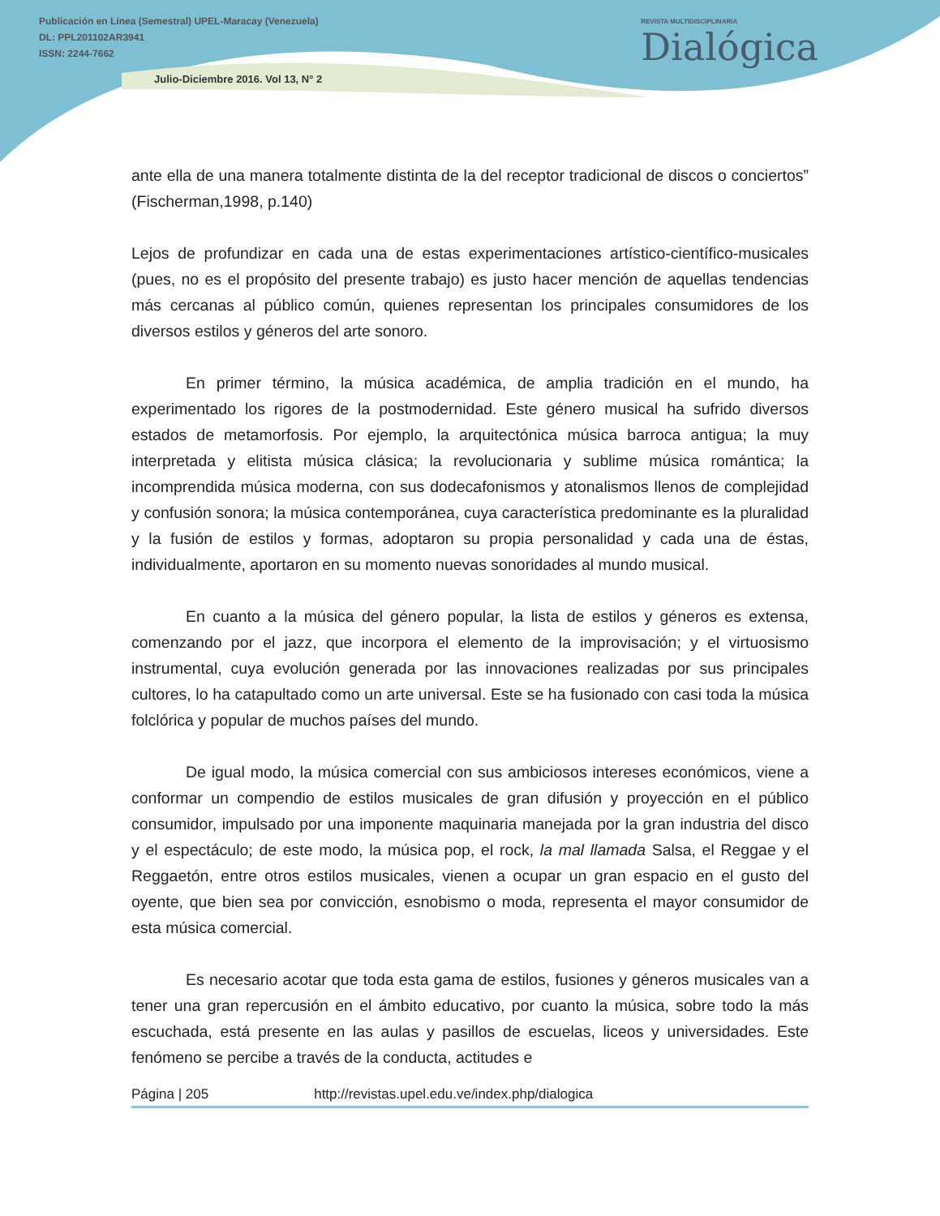Publicación en Línea (Semestral) UPEL-Maracay (Venezuela)
DL: PPL201102AR3941
ISSN: 2244-7662
Julio-Diciembre 2016. Vol 13, N° 2
REVISTA MULTIDISCIPLINARIA
Dialógica
ante ella de una manera totalmente distinta de la del receptor tradicional de discos o conciertos” (Fischerman,1998, p.140)
Lejos de profundizar en cada una de estas experimentaciones artístico-científico-musicales (pues, no es el propósito del presente trabajo) es justo hacer mención de aquellas tendencias más cercanas al público común, quienes representan los principales consumidores de los diversos estilos y géneros del arte sonoro.
En primer término, la música académica, de amplia tradición en el mundo, ha experimentado los rigores de la postmodernidad. Este género musical ha sufrido diversos estados de metamorfosis. Por ejemplo, la arquitectónica música barroca antigua; la muy interpretada y elitista música clásica; la revolucionaria y sublime música romántica; la incomprendida música moderna, con sus dodecafonismos y atonalismos llenos de complejidad y confusión sonora; la música contemporánea, cuya característica predominante es la pluralidad y la fusión de estilos y formas, adoptaron su propia personalidad y cada una de éstas, individualmente, aportaron en su momento nuevas sonoridades al mundo musical.
En cuanto a la música del género popular, la lista de estilos y géneros es extensa, comenzando por el jazz, que incorpora el elemento de la improvisación; y el virtuosismo instrumental, cuya evolución generada por las innovaciones realizadas por sus principales cultores, lo ha catapultado como un arte universal. Este se ha fusionado con casi toda la música folclórica y popular de muchos países del mundo.
De igual modo, la música comercial con sus ambiciosos intereses económicos, viene a conformar un compendio de estilos musicales de gran difusión y proyección en el público consumidor, impulsado por una imponente maquinaria manejada por la gran industria del disco y el espectáculo; de este modo, la música pop, el rock, la mal llamada Salsa, el Reggae y el Reggaetón, entre otros estilos musicales, vienen a ocupar un gran espacio en el gusto del oyente, que bien sea por convicción, esnobismo o moda, representa el mayor consumidor de esta música comercial.
Es necesario acotar que toda esta gama de estilos, fusiones y géneros musicales van a tener una gran repercusión en el ámbito educativo, por cuanto la música, sobre todo la más escuchada, está presente en las aulas y pasillos de escuelas, liceos y universidades. Este fenómeno se percibe a través de la conducta, actitudes e
Página | 205 http://revistas.upel.edu.ve/index.php/dialogica